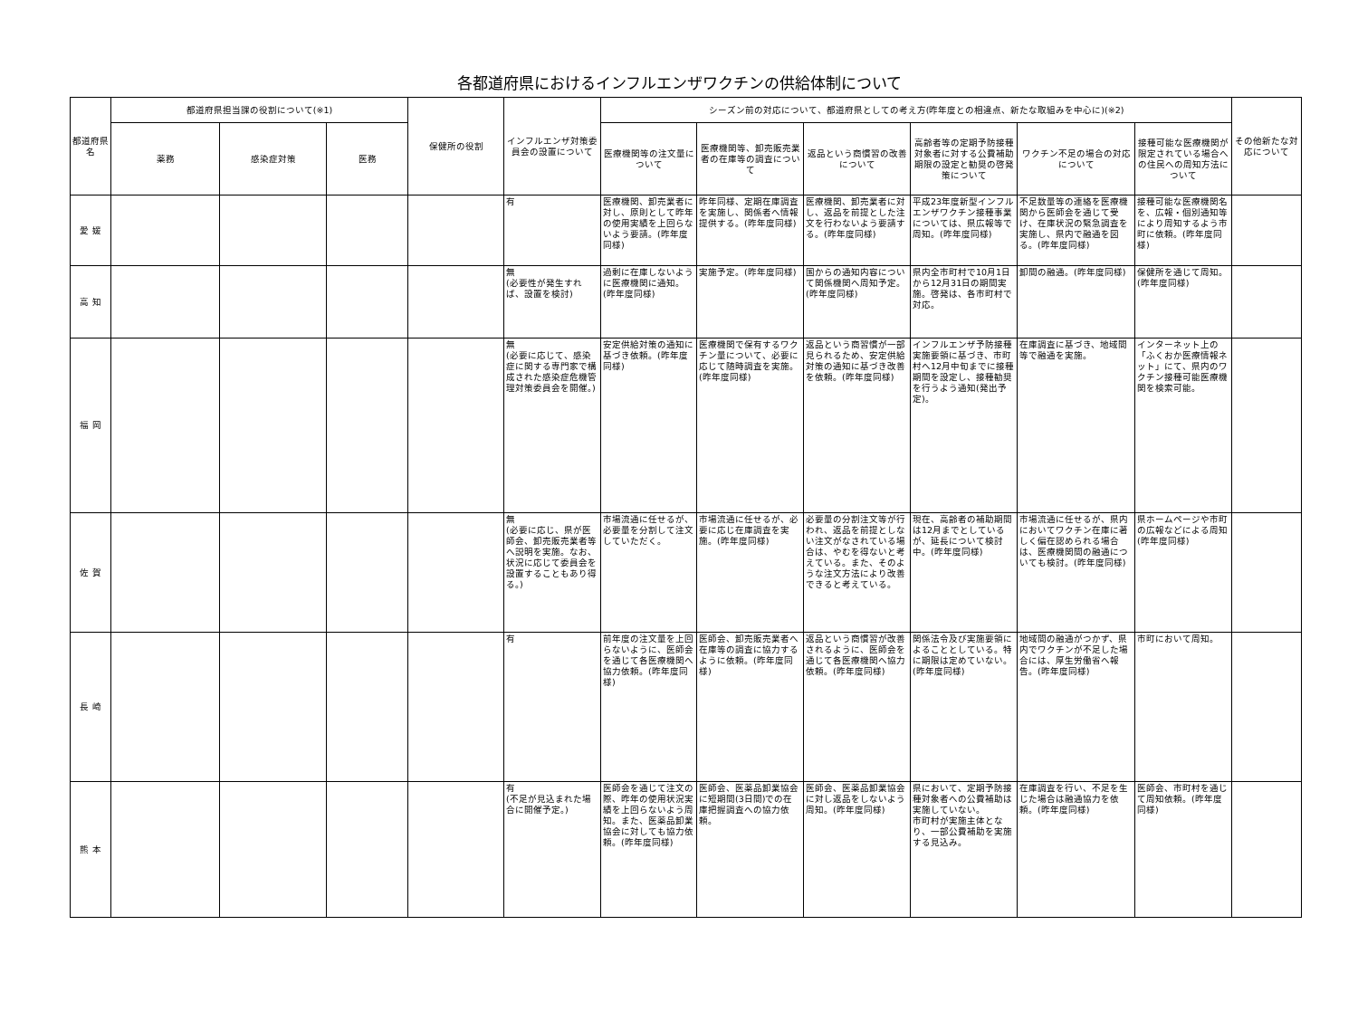各都道府県におけるインフルエンザワクチンの供給体制について
| 都道府県名 | 都道府県担当課の役割について(※1) | | | 保健所の役割 | インフルエンザ対策委員会の設置について | シーズン前の対応について、都道府県としての考え方(昨年度との相違点、新たな取組みを中心に)(※2) | | | | | | その他新たな対応について |
| --- | --- | --- | --- | --- | --- | --- | --- | --- | --- | --- | --- | --- |
| | 薬務 | 感染症対策 | 医務 | | | 医療機関等の注文量について | 医療機関等、卸売販売業者の在庫等の調査について | 返品という商慣習の改善について | 高齢者等の定期予防接種対象者に対する公費補助期限の設定と勧奨の啓発策について | ワクチン不足の場合の対応について | 接種可能な医療機関が限定されている場合への住民への周知方法について | |
| 愛 媛 | | | | | 有 | 医療機関、卸売業者に対し、原則として昨年の使用実績を上回らないよう要請。(昨年度同様) | 昨年同様、定期在庫調査を実施し、関係者へ情報提供する。(昨年度同様) | 医療機関、卸売業者に対し、返品を前提とした注文を行わないよう要請する。(昨年度同様) | 平成23年度新型インフルエンザワクチン接種事業については、県広報等で周知。(昨年度同様) | 不足数量等の連絡を医療機関から医師会を通じて受け、在庫状況の緊急調査を実施し、県内で融通を図る。(昨年度同様) | 接種可能な医療機関名を、広報・個別通知等により周知するよう市町に依頼。(昨年度同様) | |
| 高 知 | | | | | 無 (必要性が発生すれば、設置を検討) | 過剰に在庫しないように医療機関に通知。(昨年度同様) | 実施予定。(昨年度同様) | 国からの通知内容について関係機関へ周知予定。(昨年度同様) | 県内全市町村で10月1日から12月31日の期間実施。啓発は、各市町村で対応。 | 卸間の融通。(昨年度同様) | 保健所を通じて周知。(昨年度同様) | |
| 福 岡 | | | | | 無 (必要に応じて、感染症に関する専門家で構成された感染症危機管理対策委員会を開催。) | 安定供給対策の通知に基づき依頼。(昨年度同様) | 医療機関で保有するワクチン量について、必要に応じて随時調査を実施。(昨年度同様) | 返品という商習慣が一部見られるため、安定供給対策の通知に基づき改善を依頼。(昨年度同様) | インフルエンザ予防接種実施要領に基づき、市町村へ12月中旬までに接種期間を設定し、接種勧奨を行うよう通知(発出予定)。 | 在庫調査に基づき、地域間等で融通を実施。 | インターネット上の「ふくおか医療情報ネット」にて、県内のワクチン接種可能医療機関を検索可能。 | |
| 佐 賀 | | | | | 無 (必要に応じ、県が医師会、卸売販売業者等へ説明を実施。なお、状況に応じて委員会を設置することもあり得る。) | 市場流通に任せるが、必要量を分割して注文していただく。 | 市場流通に任せるが、必要に応じ在庫調査を実施。(昨年度同様) | 必要量の分割注文等が行われ、返品を前提としない注文がなされている場合は、やむを得ないと考えている。また、そのような注文方法により改善できると考えている。 | 現在、高齢者の補助期間は12月までとしているが、延長について検討中。(昨年度同様) | 市場流通に任せるが、県内においてワクチン在庫に著しく偏在認められる場合は、医療機関間の融通についても検討。(昨年度同様) | 県ホームページや市町の広報などによる周知(昨年度同様) | |
| 長 崎 | | | | | 有 | 前年度の注文量を上回らないように、医師会を通じて各医療機関へ協力依頼。(昨年度同様) | 医師会、卸売販売業者へ在庫等の調査に協力するように依頼。(昨年度同様) | 返品という商慣習が改善されるように、医師会を通じて各医療機関へ協力依頼。(昨年度同様) | 関係法令及び実施要領によることとしている。特に期限は定めていない。(昨年度同様) | 地域間の融通がつかず、県内でワクチンが不足した場合には、厚生労働省へ報告。(昨年度同様) | 市町において周知。 | |
| 熊 本 | | | | | 有 (不足が見込まれた場合に開催予定。) | 医師会を通じて注文の際、昨年の使用状況実績を上回らないよう周知。また、医薬品卸業協会に対しても協力依頼。(昨年度同様) | 医師会、医薬品卸業協会に短期間(3日間)での在庫把握調査への協力依頼。 | 医師会、医薬品卸業協会に対し返品をしないよう周知。(昨年度同様) | 県において、定期予防接種対象者への公費補助は実施していない。 市町村が実施主体となり、一部公費補助を実施する見込み。 | 在庫調査を行い、不足を生じた場合は融通協力を依頼。(昨年度同様) | 医師会、市町村を通じて周知依頼。(昨年度同様) | |